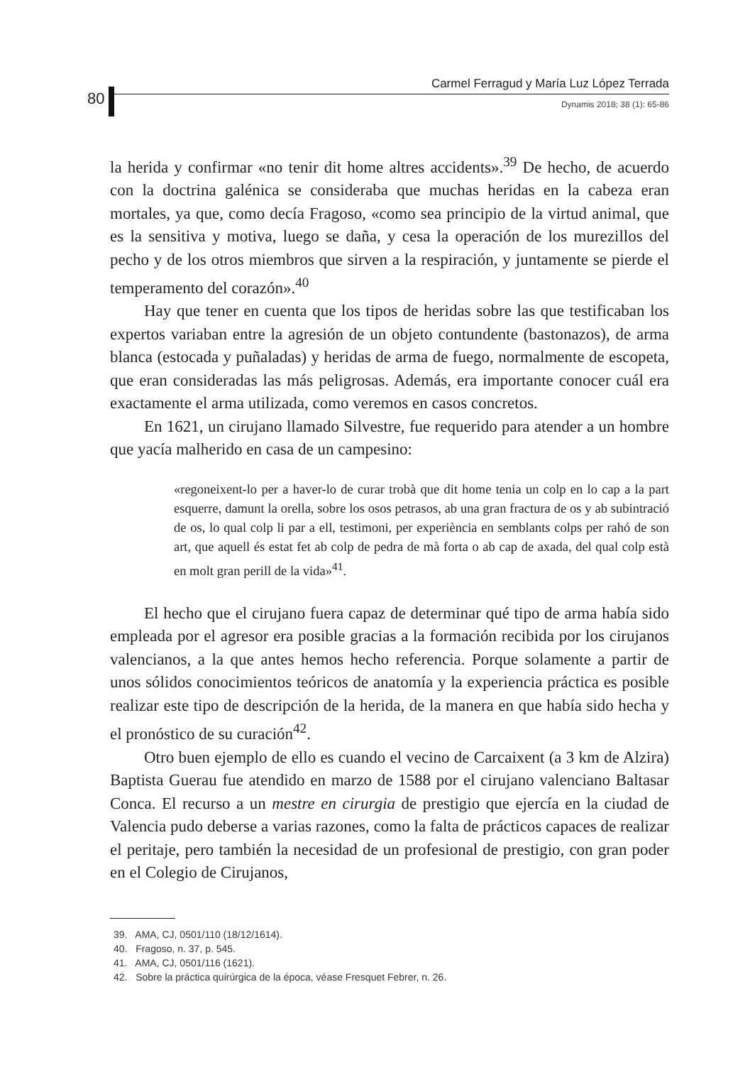80
Carmel Ferragud y María Luz López Terrada
Dynamis 2018; 38 (1): 65-86
la herida y confirmar «no tenir dit home altres accidents».<sup>39</sup> De hecho, de acuerdo con la doctrina galénica se consideraba que muchas heridas en la cabeza eran mortales, ya que, como decía Fragoso, «como sea principio de la virtud animal, que es la sensitiva y motiva, luego se daña, y cesa la operación de los murezillos del pecho y de los otros miembros que sirven a la respiración, y juntamente se pierde el temperamento del corazón».<sup>40</sup>
Hay que tener en cuenta que los tipos de heridas sobre las que testificaban los expertos variaban entre la agresión de un objeto contundente (bastonazos), de arma blanca (estocada y puñaladas) y heridas de arma de fuego, normalmente de escopeta, que eran consideradas las más peligrosas. Además, era importante conocer cuál era exactamente el arma utilizada, como veremos en casos concretos.
En 1621, un cirujano llamado Silvestre, fue requerido para atender a un hombre que yacía malherido en casa de un campesino:
«regoneixent-lo per a haver-lo de curar trobà que dit home tenia un colp en lo cap a la part esquerre, damunt la orella, sobre los osos petrasos, ab una gran fractura de os y ab subintració de os, lo qual colp li par a ell, testimoni, per experiència en semblants colps per rahó de son art, que aquell és estat fet ab colp de pedra de mà forta o ab cap de axada, del qual colp està en molt gran perill de la vida»<sup>41</sup>.
El hecho que el cirujano fuera capaz de determinar qué tipo de arma había sido empleada por el agresor era posible gracias a la formación recibida por los cirujanos valencianos, a la que antes hemos hecho referencia. Porque solamente a partir de unos sólidos conocimientos teóricos de anatomía y la experiencia práctica es posible realizar este tipo de descripción de la herida, de la manera en que había sido hecha y el pronóstico de su curación<sup>42</sup>.
Otro buen ejemplo de ello es cuando el vecino de Carcaixent (a 3 km de Alzira) Baptista Guerau fue atendido en marzo de 1588 por el cirujano valenciano Baltasar Conca. El recurso a un mestre en cirurgia de prestigio que ejercía en la ciudad de Valencia pudo deberse a varias razones, como la falta de prácticos capaces de realizar el peritaje, pero también la necesidad de un profesional de prestigio, con gran poder en el Colegio de Cirujanos,
39. AMA, CJ, 0501/110 (18/12/1614).
40. Fragoso, n. 37, p. 545.
41. AMA, CJ, 0501/116 (1621).
42. Sobre la práctica quirúrgica de la época, véase Fresquet Febrer, n. 26.